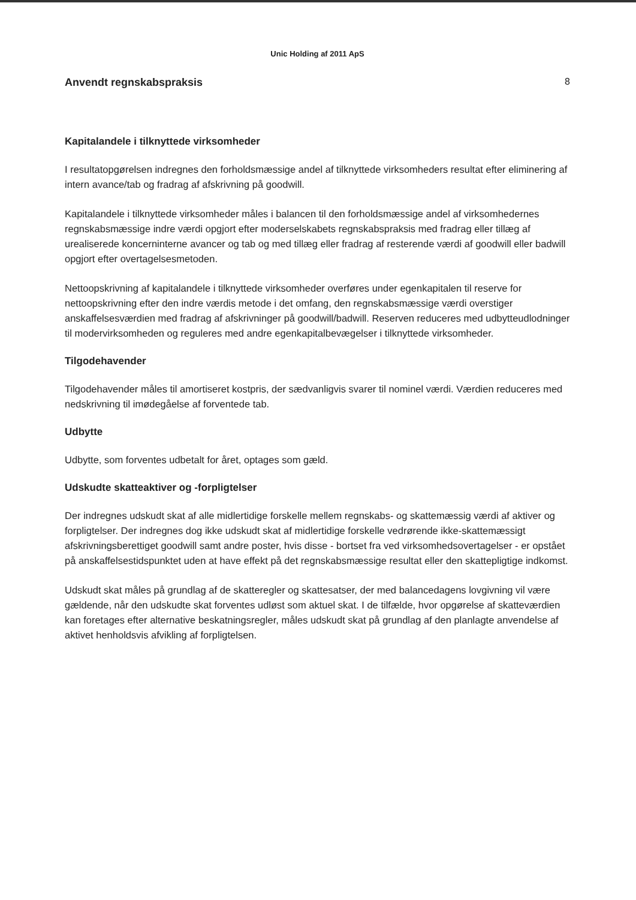Unic Holding af 2011 ApS
Anvendt regnskabspraksis 8
Kapitalandele i tilknyttede virksomheder
I resultatopgørelsen indregnes den forholdsmæssige andel af tilknyttede virksomheders resultat efter eliminering af intern avance/tab og fradrag af afskrivning på goodwill.
Kapitalandele i tilknyttede virksomheder måles i balancen til den forholdsmæssige andel af virksomhedernes regnskabsmæssige indre værdi opgjort efter moderselskabets regnskabspraksis med fradrag eller tillæg af urealiserede koncerninterne avancer og tab og med tillæg eller fradrag af resterende værdi af goodwill eller badwill opgjort efter overtagelsesmetoden.
Nettoopskrivning af kapitalandele i tilknyttede virksomheder overføres under egenkapitalen til reserve for nettoopskrivning efter den indre værdis metode i det omfang, den regnskabsmæssige værdi overstiger anskaffelsesværdien med fradrag af afskrivninger på goodwill/badwill. Reserven reduceres med udbytteudlodninger til modervirksomheden og reguleres med andre egenkapitalbevægelser i tilknyttede virksomheder.
Tilgodehavender
Tilgodehavender måles til amortiseret kostpris, der sædvanligvis svarer til nominel værdi. Værdien reduceres med nedskrivning til imødegåelse af forventede tab.
Udbytte
Udbytte, som forventes udbetalt for året, optages som gæld.
Udskudte skatteaktiver og -forpligtelser
Der indregnes udskudt skat af alle midlertidige forskelle mellem regnskabs- og skattemæssig værdi af aktiver og forpligtelser. Der indregnes dog ikke udskudt skat af midlertidige forskelle vedrørende ikke-skattemæssigt afskrivningsberettiget goodwill samt andre poster, hvis disse - bortset fra ved virksomhedsovertagelser - er opstået på anskaffelsestidspunktet uden at have effekt på det regnskabsmæssige resultat eller den skattepligtige indkomst.
Udskudt skat måles på grundlag af de skatteregler og skattesatser, der med balancedagens lovgivning vil være gældende, når den udskudte skat forventes udløst som aktuel skat. I de tilfælde, hvor opgørelse af skatteværdien kan foretages efter alternative beskatningsregler, måles udskudt skat på grundlag af den planlagte anvendelse af aktivet henholdsvis afvikling af forpligtelsen.